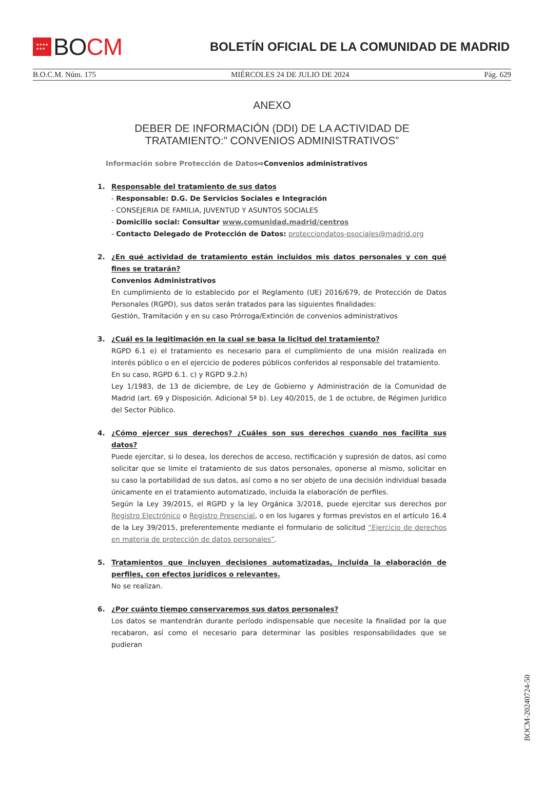★★★★
★★★
BOCM
BOLETÍN OFICIAL DE LA COMUNIDAD DE MADRID
B.O.C.M. Núm. 175 MIÉRCOLES 24 DE JULIO DE 2024 Pág. 629
ANEXO
DEBER DE INFORMACIÓN (DDI) DE LA ACTIVIDAD DE
TRATAMIENTO:” CONVENIOS ADMINISTRATIVOS”
Información sobre Protección de Datos⇨Convenios administrativos
1. Responsable del tratamiento de sus datos
- Responsable: D.G. De Servicios Sociales e Integración
- CONSEJERIA DE FAMILIA, JUVENTUD Y ASUNTOS SOCIALES
- Domicilio social: Consultar www.comunidad.madrid/centros
- Contacto Delegado de Protección de Datos: protecciondatos-psociales@madrid.org
2. ¿En qué actividad de tratamiento están incluidos mis datos personales y con qué fines se tratarán?
Convenios Administrativos
En cumplimiento de lo establecido por el Reglamento (UE) 2016/679, de Protección de Datos Personales (RGPD), sus datos serán tratados para las siguientes finalidades:
Gestión, Tramitación y en su caso Prórroga/Extinción de convenios administrativos
3. ¿Cuál es la legitimación en la cual se basa la licitud del tratamiento?
RGPD 6.1 e) el tratamiento es necesario para el cumplimiento de una misión realizada en interés público o en el ejercicio de poderes públicos conferidos al responsable del tratamiento.
En su caso, RGPD 6.1. c) y RGPD 9.2.h)
Ley 1/1983, de 13 de diciembre, de Ley de Gobierno y Administración de la Comunidad de Madrid (art. 69 y Disposición. Adicional 5ª b). Ley 40/2015, de 1 de octubre, de Régimen Jurídico del Sector Público.
4. ¿Cómo ejercer sus derechos? ¿Cuáles son sus derechos cuando nos facilita sus datos?
Puede ejercitar, si lo desea, los derechos de acceso, rectificación y supresión de datos, así como solicitar que se limite el tratamiento de sus datos personales, oponerse al mismo, solicitar en su caso la portabilidad de sus datos, así como a no ser objeto de una decisión individual basada únicamente en el tratamiento automatizado, incluida la elaboración de perfiles.
Según la Ley 39/2015, el RGPD y la ley Orgánica 3/2018, puede ejercitar sus derechos por Registro Electrónico o Registro Presencial, o en los lugares y formas previstos en el artículo 16.4 de la Ley 39/2015, preferentemente mediante el formulario de solicitud “Ejercicio de derechos en materia de protección de datos personales”.
5. Tratamientos que incluyen decisiones automatizadas, incluida la elaboración de perfiles, con efectos jurídicos o relevantes.
No se realizan.
6. ¿Por cuánto tiempo conservaremos sus datos personales?
Los datos se mantendrán durante período indispensable que necesite la finalidad por la que recabaron, así como el necesario para determinar las posibles responsabilidades que se pudieran
BOCM-20240724-50